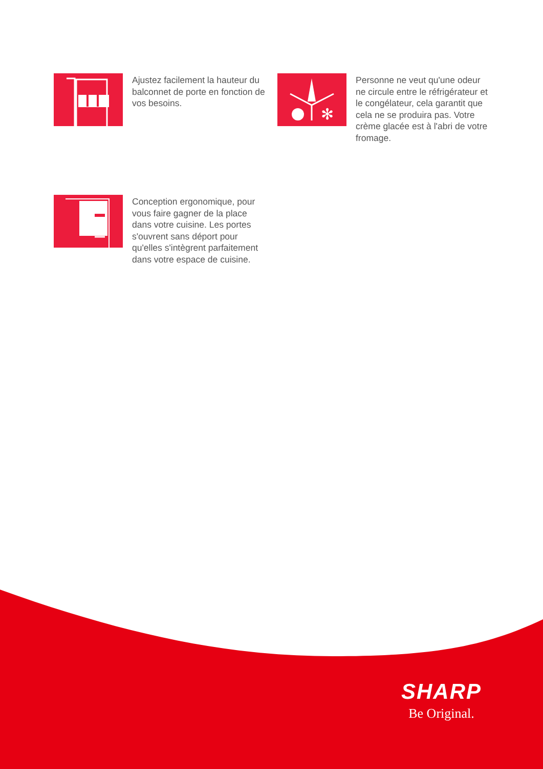Ajustez facilement la hauteur du balconnet de porte en fonction de vos besoins.
✻
Personne ne veut qu'une odeur ne circule entre le réfrigérateur et le congélateur, cela garantit que cela ne se produira pas. Votre crème glacée est à l'abri de votre fromage.
Conception ergonomique, pour vous faire gagner de la place dans votre cuisine. Les portes s'ouvrent sans déport pour qu'elles s'intègrent parfaitement dans votre espace de cuisine.
SHARP
Be Original.